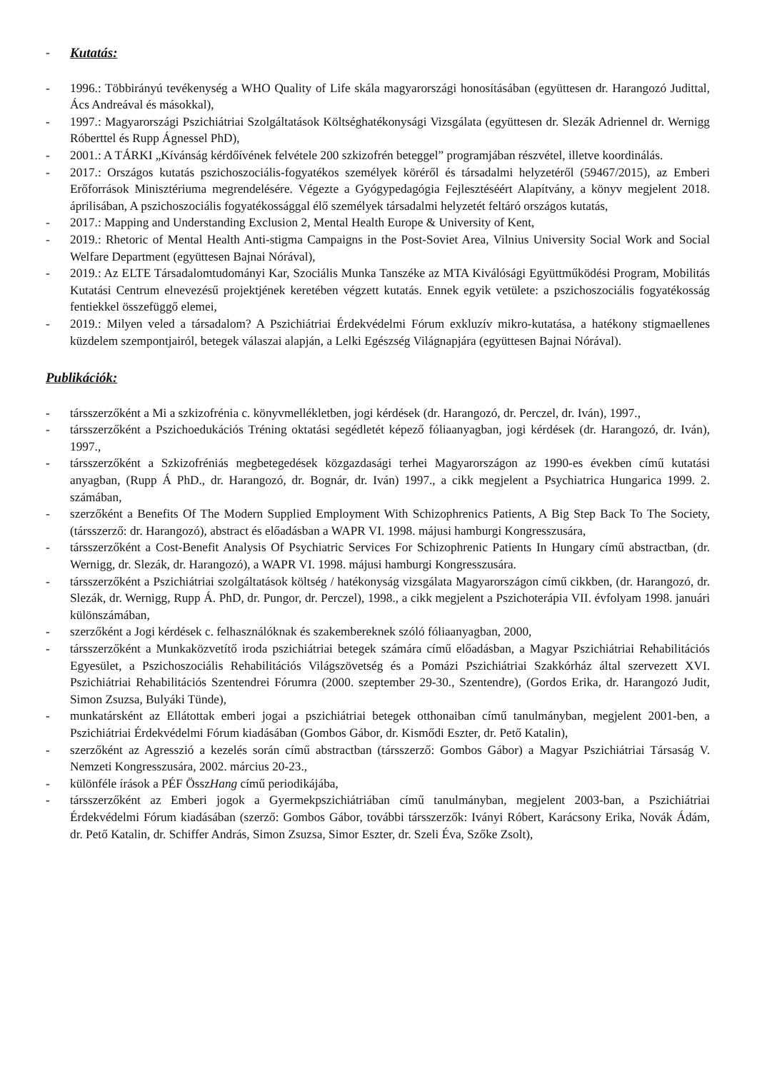- Kutatás:
- 1996.: Többirányú tevékenység a WHO Quality of Life skála magyarországi honosításában (együttesen dr. Harangozó Judittal, Ács Andreával és másokkal),
- 1997.: Magyarországi Pszichiátriai Szolgáltatások Költséghatékonysági Vizsgálata (együttesen dr. Slezák Adriennel dr. Wernigg Róberttel és Rupp Ágnessel PhD),
- 2001.: A TÁRKI „Kívánság kérdőívének felvétele 200 szkizofrén beteggel” programjában részvétel, illetve koordinálás.
- 2017.: Országos kutatás pszichoszociális-fogyatékos személyek köréről és társadalmi helyzetéről (59467/2015), az Emberi Erőforrások Minisztériuma megrendelésére. Végezte a Gyógypedagógia Fejlesztéséért Alapítvány, a könyv megjelent 2018. áprilisában, A pszichoszociális fogyatékossággal élő személyek társadalmi helyzetét feltáró országos kutatás,
- 2017.: Mapping and Understanding Exclusion 2, Mental Health Europe & University of Kent,
- 2019.: Rhetoric of Mental Health Anti-stigma Campaigns in the Post-Soviet Area, Vilnius University Social Work and Social Welfare Department (együttesen Bajnai Nórával),
- 2019.: Az ELTE Társadalomtudományi Kar, Szociális Munka Tanszéke az MTA Kiválósági Együttműködési Program, Mobilitás Kutatási Centrum elnevezésű projektjének keretében végzett kutatás. Ennek egyik vetülete: a pszichoszociális fogyatékosság fentiekkel összefüggő elemei,
- 2019.: Milyen veled a társadalom? A Pszichiátriai Érdekvédelmi Fórum exkluzív mikro-kutatása, a hatékony stigmaellenes küzdelem szempontjairól, betegek válaszai alapján, a Lelki Egészség Világnapjára (együttesen Bajnai Nórával).
Publikációk:
- társszerzőként a Mi a szkizofrénia c. könyvmellékletben, jogi kérdések (dr. Harangozó, dr. Perczel, dr. Iván), 1997.,
- társszerzőként a Pszichoedukációs Tréning oktatási segédletét képező fóliaanyagban, jogi kérdések (dr. Harangozó, dr. Iván), 1997.,
- társszerzőként a Szkizofréniás megbetegedések közgazdasági terhei Magyarországon az 1990-es években című kutatási anyagban, (Rupp Á PhD., dr. Harangozó, dr. Bognár, dr. Iván) 1997., a cikk megjelent a Psychiatrica Hungarica 1999. 2. számában,
- szerzőként a Benefits Of The Modern Supplied Employment With Schizophrenics Patients, A Big Step Back To The Society, (társszerző: dr. Harangozó), abstract és előadásban a WAPR VI. 1998. májusi hamburgi Kongresszusára,
- társszerzőként a Cost-Benefit Analysis Of Psychiatric Services For Schizophrenic Patients In Hungary című abstractban, (dr. Wernigg, dr. Slezák, dr. Harangozó), a WAPR VI. 1998. májusi hamburgi Kongresszusára.
- társszerzőként a Pszichiátriai szolgáltatások költség / hatékonyság vizsgálata Magyarországon című cikkben, (dr. Harangozó, dr. Slezák, dr. Wernigg, Rupp Á. PhD, dr. Pungor, dr. Perczel), 1998., a cikk megjelent a Pszichoterápia VII. évfolyam 1998. januári különszámában,
- szerzőként a Jogi kérdések c. felhasználóknak és szakembereknek szóló fóliaanyagban, 2000,
- társszerzőként a Munkaközvetítő iroda pszichiátriai betegek számára című előadásban, a Magyar Pszichiátriai Rehabilitációs Egyesület, a Pszichoszociális Rehabilitációs Világszövetség és a Pomázi Pszichiátriai Szakkórház által szervezett XVI. Pszichiátriai Rehabilitációs Szentendrei Fórumra (2000. szeptember 29-30., Szentendre), (Gordos Erika, dr. Harangozó Judit, Simon Zsuzsa, Bulyáki Tünde),
- munkatársként az Ellátottak emberi jogai a pszichiátriai betegek otthonaiban című tanulmányban, megjelent 2001-ben, a Pszichiátriai Érdekvédelmi Fórum kiadásában (Gombos Gábor, dr. Kismődi Eszter, dr. Pető Katalin),
- szerzőként az Agresszió a kezelés során című abstractban (társszerző: Gombos Gábor) a Magyar Pszichiátriai Társaság V. Nemzeti Kongresszusára, 2002. március 20-23.,
- különféle írások a PÉF ÖsszHang című periodikájába,
- társszerzőként az Emberi jogok a Gyermekpszichiátriában című tanulmányban, megjelent 2003-ban, a Pszichiátriai Érdekvédelmi Fórum kiadásában (szerző: Gombos Gábor, további társszerzők: Iványi Róbert, Karácsony Erika, Novák Ádám, dr. Pető Katalin, dr. Schiffer András, Simon Zsuzsa, Simor Eszter, dr. Szeli Éva, Szőke Zsolt),